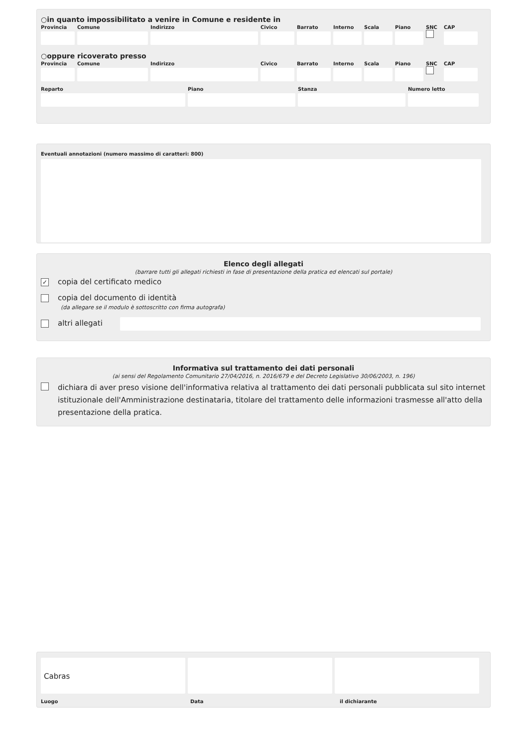○in quanto impossibilitato a venire in Comune e residente in
Provincia
Comune Indirizzo Civico Barrato Interno
Scala Piano SNC CAP
○oppure ricoverato presso
Provincia
Comune Indirizzo Civico Barrato Interno
Scala Piano SNC CAP
Reparto Piano Stanza Numero letto
Eventuali annotazioni (numero massimo di caratteri: 800)
Elenco degli allegati
(barrare tutti gli allegati richiesti in fase di presentazione della pratica ed elencati sul portale)
✓ copia del certificato medico
copia del documento di identità
(da allegare se il modulo è sottoscritto con firma autografa)
altri allegati
Informativa sul trattamento dei dati personali
(ai sensi del Regolamento Comunitario 27/04/2016, n. 2016/679 e del Decreto Legislativo 30/06/2003, n. 196)
dichiara di aver preso visione dell'informativa relativa al trattamento dei dati personali pubblicata sul sito internet istituzionale dell'Amministrazione destinataria, titolare del trattamento delle informazioni trasmesse all'atto della presentazione della pratica.
Cabras
Luogo Data il dichiarante